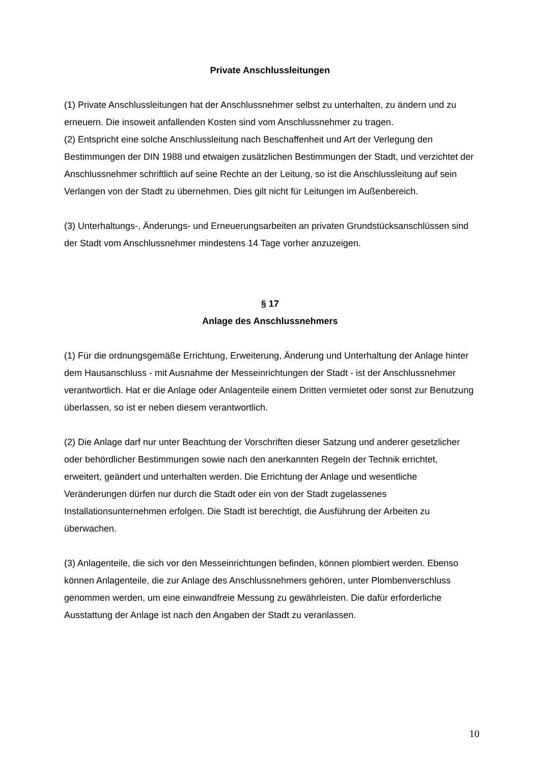Private Anschlussleitungen
(1) Private Anschlussleitungen hat der Anschlussnehmer selbst zu unterhalten, zu ändern und zu erneuern. Die insoweit anfallenden Kosten sind vom Anschlussnehmer zu tragen.
(2) Entspricht eine solche Anschlussleitung nach Beschaffenheit und Art der Verlegung den Bestimmungen der DIN 1988 und etwaigen zusätzlichen Bestimmungen der Stadt, und verzichtet der Anschlussnehmer schriftlich auf seine Rechte an der Leitung, so ist die Anschlussleitung auf sein Verlangen von der Stadt zu übernehmen. Dies gilt nicht für Leitungen im Außenbereich.
(3) Unterhaltungs-, Änderungs- und Erneuerungsarbeiten an privaten Grundstücksanschlüssen sind der Stadt vom Anschlussnehmer mindestens 14 Tage vorher anzuzeigen.
§ 17
Anlage des Anschlussnehmers
(1) Für die ordnungsgemäße Errichtung, Erweiterung, Änderung und Unterhaltung der Anlage hinter dem Hausanschluss - mit Ausnahme der Messeinrichtungen der Stadt - ist der Anschlussnehmer verantwortlich. Hat er die Anlage oder Anlagenteile einem Dritten vermietet oder sonst zur Benutzung überlassen, so ist er neben diesem verantwortlich.
(2) Die Anlage darf nur unter Beachtung der Vorschriften dieser Satzung und anderer gesetzlicher oder behördlicher Bestimmungen sowie nach den anerkannten Regeln der Technik errichtet, erweitert, geändert und unterhalten werden. Die Errichtung der Anlage und wesentliche Veränderungen dürfen nur durch die Stadt oder ein von der Stadt zugelassenes Installationsunternehmen erfolgen. Die Stadt ist berechtigt, die Ausführung der Arbeiten zu überwachen.
(3) Anlagenteile, die sich vor den Messeinrichtungen befinden, können plombiert werden. Ebenso können Anlagenteile, die zur Anlage des Anschlussnehmers gehören, unter Plombenverschluss genommen werden, um eine einwandfreie Messung zu gewährleisten. Die dafür erforderliche Ausstattung der Anlage ist nach den Angaben der Stadt zu veranlassen.
10